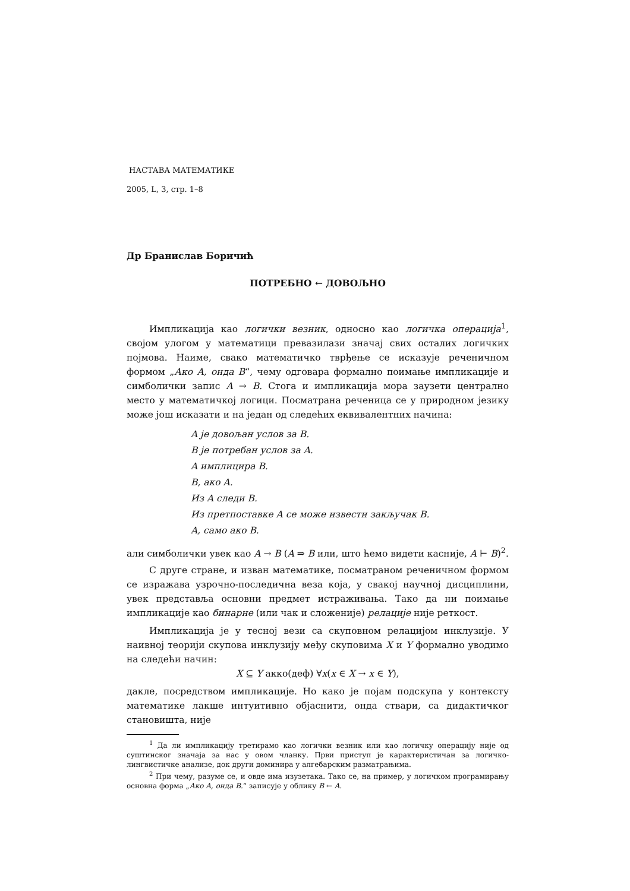НАСТАВА МАТЕМАТИКЕ
2005, L, 3, стр. 1–8
Др Бранислав Боричић
ПОТРЕБНО ← ДОВОЉНО
Импликација као логички везник, односно као логичка операција<sup>1</sup>, својом улогом у математици превазилази значај свих осталих логичких појмова. Наиме, свако математичко тврђење се исказује реченичном формом „Ако A, онда B“, чему одговара формално поимање импликације и симболички запис A → B. Стога и импликација мора заузети централно место у математичкој логици. Посматрана реченица се у природном језику може још исказати и на један од следећих еквивалентних начина:
A је довољан услов за B.
B је потребан услов за A.
A имплицира B.
B, ако A.
Из A следи B.
Из претпоставке A се може извести закључак B.
A, само ако B.
али симболички увек као A → B (A ⇒ B или, што ћемо видети касније, A ⊢ B)<sup>2</sup>.
С друге стране, и изван математике, посматраном реченичном формом се изражава узрочно-последична веза која, у свакој научној дисциплини, увек представља основни предмет истраживања. Тако да ни поимање импликације као бинарне (или чак и сложеније) релације није реткост.
Импликација је у тесној вези са скуповном релацијом инклузије. У наивној теорији скупова инклузију међу скуповима X и Y формално уводимо на следећи начин:
X ⊆ Y акко(деф) ∀x(x ∈ X → x ∈ Y),
дакле, посредством импликације. Но како је појам подскупа у контексту математике лакше интуитивно објаснити, онда ствари, са дидактичког становишта, није
<sup>1</sup> Да ли импликацију третирамо као логички везник или као логичку операцију није од суштинског значаја за нас у овом чланку. Први приступ је карактеристичан за логичко-лингвистичке анализе, док други доминира у алгебарским разматрањима.
<sup>2</sup> При чему, разуме се, и овде има изузетака. Тако се, на пример, у логичком програмирању основна форма „Ако A, онда B.“ записује у облику B ← A.